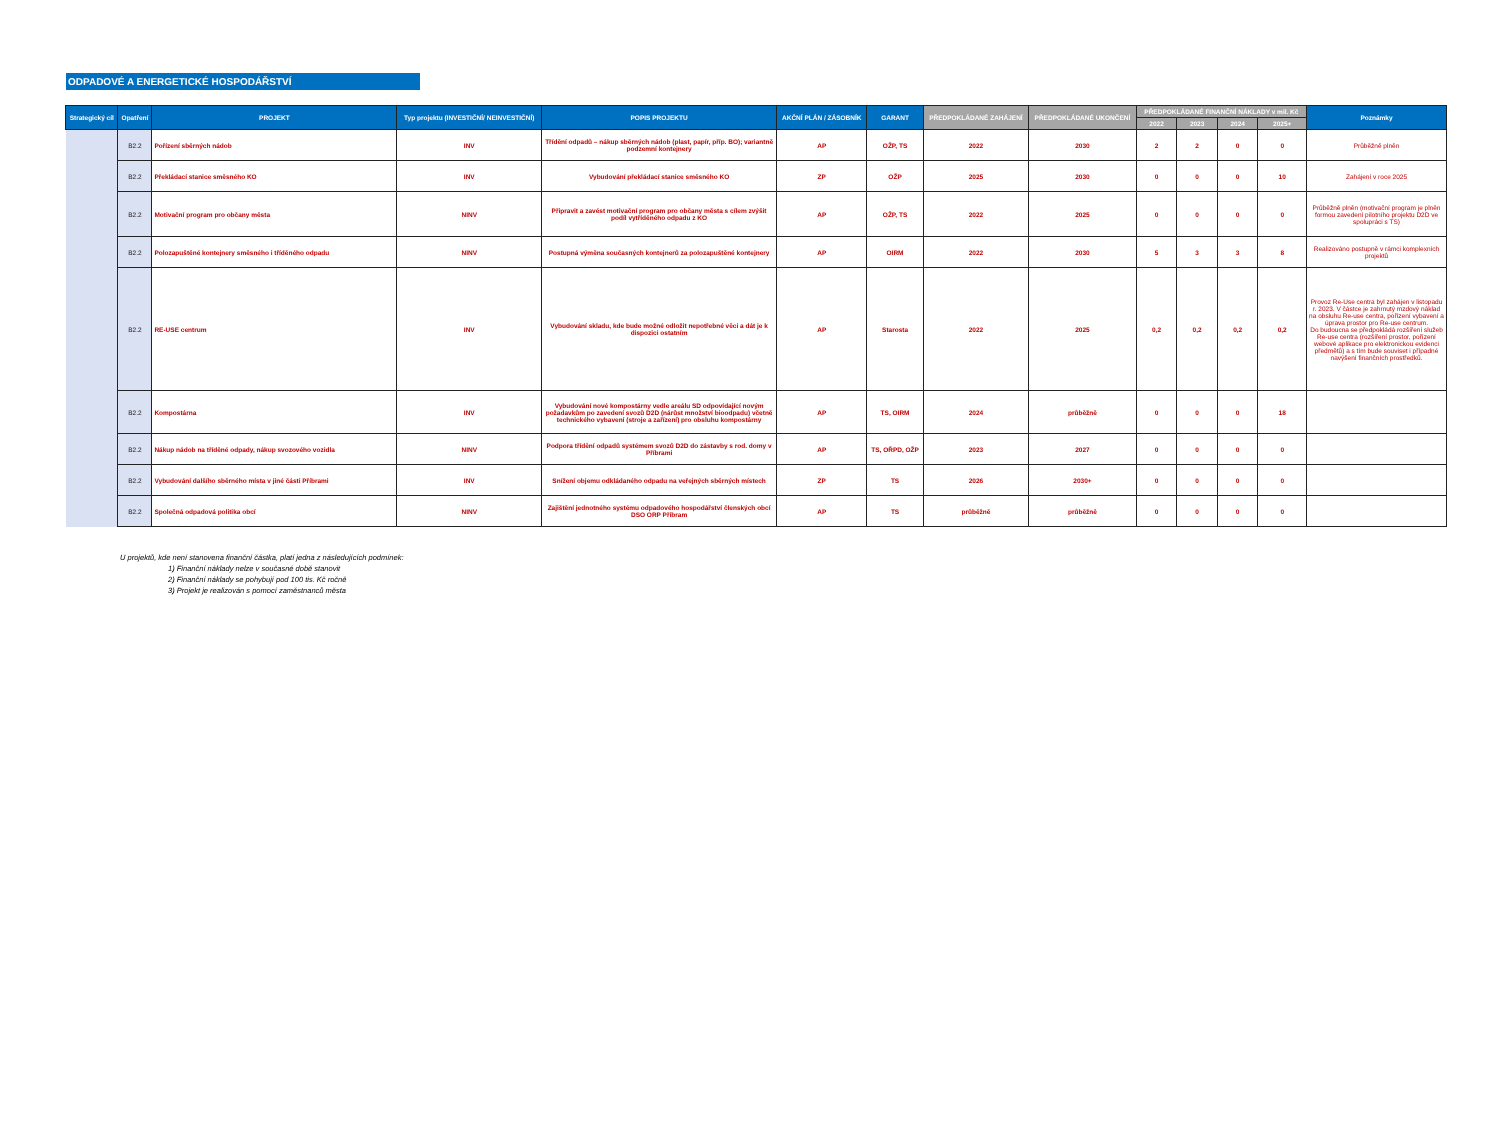ODPADOVÉ A ENERGETICKÉ HOSPODÁŘSTVÍ
| Strategický cíl | Opatření | PROJEKT | Typ projektu (INVESTIČNÍ/ NEINVESTIČNÍ) | POPIS PROJEKTU | AKČNÍ PLÁN / ZÁSOBNÍK | GARANT | PŘEDPOKLÁDANÉ ZAHÁJENÍ | PŘEDPOKLÁDANÉ UKONČENÍ | PŘEDPOKLÁDANÉ FINANČNÍ NÁKLADY v mil. Kč | | | | Poznámky |
| --- | --- | --- | --- | --- | --- | --- | --- | --- | --- | --- | --- | --- | --- |
| | | | | | | | | | 2022 | 2023 | 2024 | 2025+ | |
| | B2.2 | Pořízení sběrných nádob | INV | Třídění odpadů – nákup sběrných nádob (plast, papír, příp. BO); variantně podzemní kontejnery | AP | OŽP, TS | 2022 | 2030 | 2 | 2 | 0 | 0 | Průběžně plněn |
| | B2.2 | Překládací stanice směsného KO | INV | Vybudování překládací stanice směsného KO | ZP | OŽP | 2025 | 2030 | 0 | 0 | 0 | 10 | Zahájení v roce 2025 |
| | B2.2 | Motivační program pro občany města | NINV | Připravit a zavést motivační program pro občany města s cílem zvýšit podíl vytříděného odpadu z KO | AP | OŽP, TS | 2022 | 2025 | 0 | 0 | 0 | 0 | Průběžně plněn (motivační program je plněn formou zavedení pilotního projektu D2D ve spolupráci s TS) |
| | B2.2 | Polozapuštěné kontejnery směsného i tříděného odpadu | NINV | Postupná výměna současných kontejnerů za polozapuštěné kontejnery | AP | OIRM | 2022 | 2030 | 5 | 3 | 3 | 8 | Realizováno postupně v rámci komplexních projektů |
| | B2.2 | RE-USE centrum | INV | Vybudování skladu, kde bude možné odložit nepotřebné věci a dát je k dispozici ostatním | AP | Starosta | 2022 | 2025 | 0,2 | 0,2 | 0,2 | 0,2 | Provoz Re-Use centra byl zahájen v listopadu r. 2023. V částce je zahrnutý mzdový náklad na obsluhu Re-use centra, pořízení vybavení a úprava prostor pro Re-use centrum. Do budoucna se předpokládá rozšíření služeb Re-use centra (rozšíření prostor, pořízení webové aplikace pro elektronickou evidenci předmětů) a s tím bude souviset i případné navýšení finančních prostředků. |
| | B2.2 | Kompostárna | INV | Vybudování nové kompostárny vedle areálu SD odpovídající novým požadavkům po zavedení svozů D2D (nárůst množství bioodpadu) včetně technického vybavení (stroje a zařízení) pro obsluhu kompostárny | AP | TS, OIRM | 2024 | průběžně | 0 | 0 | 0 | 18 | |
| | B2.2 | Nákup nádob na tříděné odpady, nákup svozového vozidla | NINV | Podpora třídění odpadů systémem svozů D2D do zástavby s rod. domy v Příbrami | AP | TS, OŘPD, OŽP | 2023 | 2027 | 0 | 0 | 0 | 0 | |
| | B2.2 | Vybudování dalšího sběrného místa v jiné části Příbrami | INV | Snížení objemu odkládaného odpadu na veřejných sběrných místech | ZP | TS | 2026 | 2030+ | 0 | 0 | 0 | 0 | |
| | B2.2 | Společná odpadová politika obcí | NINV | Zajištění jednotného systému odpadového hospodářství členských obcí DSO ORP Příbram | AP | TS | průběžně | průběžně | 0 | 0 | 0 | 0 | |
U projektů, kde není stanovena finanční částka, platí jedna z následujících podmínek:
1) Finanční náklady nelze v současné době stanovit
2) Finanční náklady se pohybují pod 100 tis. Kč ročně
3) Projekt je realizován s pomocí zaměstnanců města